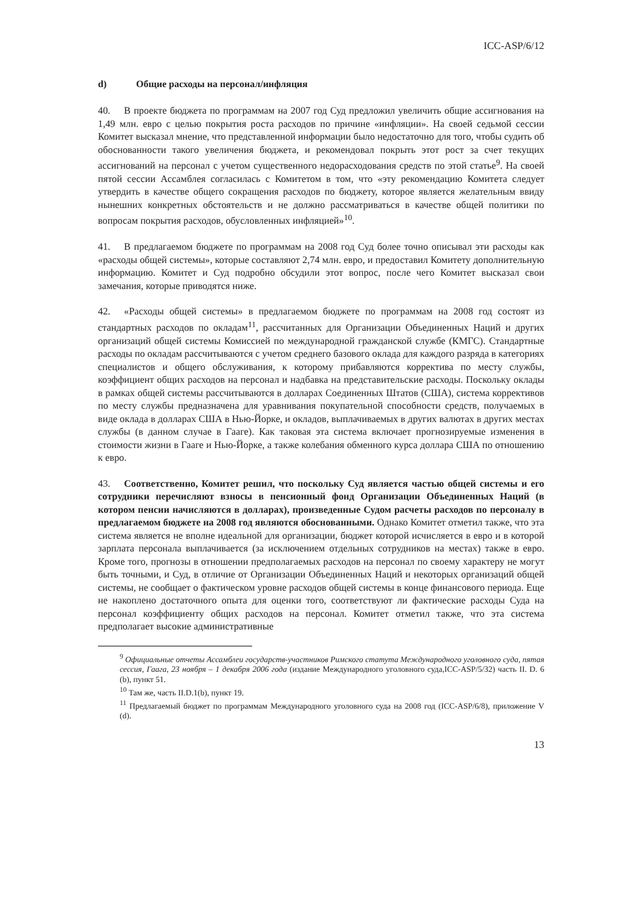ICC-ASP/6/12
d) Общие расходы на персонал/инфляция
40. В проекте бюджета по программам на 2007 год Суд предложил увеличить общие ассигнования на 1,49 млн. евро с целью покрытия роста расходов по причине «инфляции». На своей седьмой сессии Комитет высказал мнение, что представленной информации было недостаточно для того, чтобы судить об обоснованности такого увеличения бюджета, и рекомендовал покрыть этот рост за счет текущих ассигнований на персонал с учетом существенного недорасходования средств по этой статье<sup>9</sup>. На своей пятой сессии Ассамблея согласилась с Комитетом в том, что «эту рекомендацию Комитета следует утвердить в качестве общего сокращения расходов по бюджету, которое является желательным ввиду нынешних конкретных обстоятельств и не должно рассматриваться в качестве общей политики по вопросам покрытия расходов, обусловленных инфляцией»<sup>10</sup>.
41. В предлагаемом бюджете по программам на 2008 год Суд более точно описывал эти расходы как «расходы общей системы», которые составляют 2,74 млн. евро, и предоставил Комитету дополнительную информацию. Комитет и Суд подробно обсудили этот вопрос, после чего Комитет высказал свои замечания, которые приводятся ниже.
42. «Расходы общей системы» в предлагаемом бюджете по программам на 2008 год состоят из стандартных расходов по окладам<sup>11</sup>, рассчитанных для Организации Объединенных Наций и других организаций общей системы Комиссией по международной гражданской службе (КМГС). Стандартные расходы по окладам рассчитываются с учетом среднего базового оклада для каждого разряда в категориях специалистов и общего обслуживания, к которому прибавляются корректива по месту службы, коэффициент общих расходов на персонал и надбавка на представительские расходы. Поскольку оклады в рамках общей системы рассчитываются в долларах Соединенных Штатов (США), система коррективов по месту службы предназначена для уравнивания покупательной способности средств, получаемых в виде оклада в долларах США в Нью-Йорке, и окладов, выплачиваемых в других валютах в других местах службы (в данном случае в Гааге). Как таковая эта система включает прогнозируемые изменения в стоимости жизни в Гааге и Нью-Йорке, а также колебания обменного курса доллара США по отношению к евро.
43. Соответственно, Комитет решил, что поскольку Суд является частью общей системы и его сотрудники перечисляют взносы в пенсионный фонд Организации Объединенных Наций (в котором пенсии начисляются в долларах), произведенные Судом расчеты расходов по персоналу в предлагаемом бюджете на 2008 год являются обоснованными. Однако Комитет отметил также, что эта система является не вполне идеальной для организации, бюджет которой исчисляется в евро и в которой зарплата персонала выплачивается (за исключением отдельных сотрудников на местах) также в евро. Кроме того, прогнозы в отношении предполагаемых расходов на персонал по своему характеру не могут быть точными, и Суд, в отличие от Организации Объединенных Наций и некоторых организаций общей системы, не сообщает о фактическом уровне расходов общей системы в конце финансового периода. Еще не накоплено достаточного опыта для оценки того, соответствуют ли фактические расходы Суда на персонал коэффициенту общих расходов на персонал. Комитет отметил также, что эта система предполагает высокие административные
<sup>9</sup> Официальные отчеты Ассамблеи государств-участников Римского статута Международного уголовного суда, пятая сессия, Гаага, 23 ноября – 1 декабря 2006 года (издание Международного уголовного суда,ICC-ASP/5/32) часть II. D. 6 (b), пункт 51.
<sup>10</sup> Там же, часть II.D.1(b), пункт 19.
<sup>11</sup> Предлагаемый бюджет по программам Международного уголовного суда на 2008 год (ICC-ASP/6/8), приложение V (d).
13